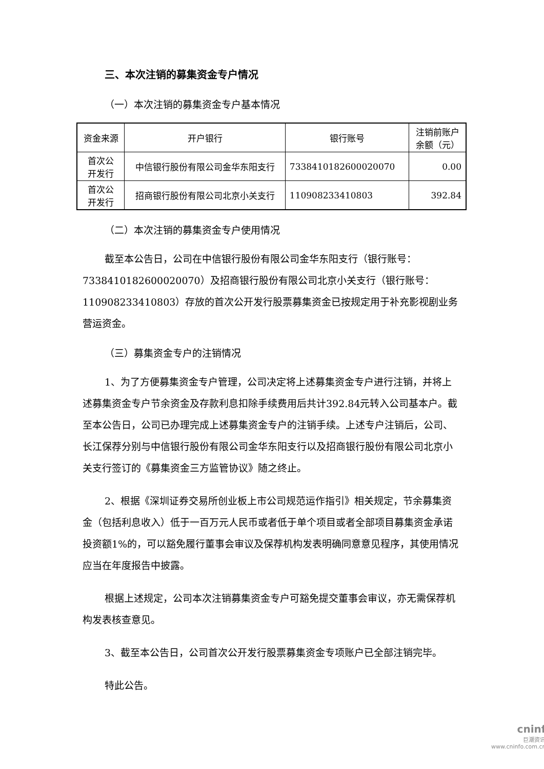三、本次注销的募集资金专户情况
（一）本次注销的募集资金专户基本情况
| 资金来源 | 开户银行 | 银行账号 | 注销前账户 余额（元） |
| 首次公 开发行 | 中信银行股份有限公司金华东阳支行 | 7338410182600020070 | 0.00 |
| 首次公 开发行 | 招商银行股份有限公司北京小关支行 | 110908233410803 | 392.84 |
（二）本次注销的募集资金专户使用情况
截至本公告日，公司在中信银行股份有限公司金华东阳支行（银行账号：7338410182600020070）及招商银行股份有限公司北京小关支行（银行账号：110908233410803）存放的首次公开发行股票募集资金已按规定用于补充影视剧业务营运资金。
（三）募集资金专户的注销情况
1、为了方便募集资金专户管理，公司决定将上述募集资金专户进行注销，并将上述募集资金专户节余资金及存款利息扣除手续费用后共计392.84元转入公司基本户。截至本公告日，公司已办理完成上述募集资金专户的注销手续。上述专户注销后，公司、长江保荐分别与中信银行股份有限公司金华东阳支行以及招商银行股份有限公司北京小关支行签订的《募集资金三方监管协议》随之终止。
2、根据《深圳证券交易所创业板上市公司规范运作指引》相关规定，节余募集资金（包括利息收入）低于一百万元人民币或者低于单个项目或者全部项目募集资金承诺投资额1%的，可以豁免履行董事会审议及保荐机构发表明确同意意见程序，其使用情况应当在年度报告中披露。
根据上述规定，公司本次注销募集资金专户可豁免提交董事会审议，亦无需保荐机构发表核查意见。
3、截至本公告日，公司首次公开发行股票募集资金专项账户已全部注销完毕。
特此公告。
cninf
巨潮资讯
www.cninfo.com.cn